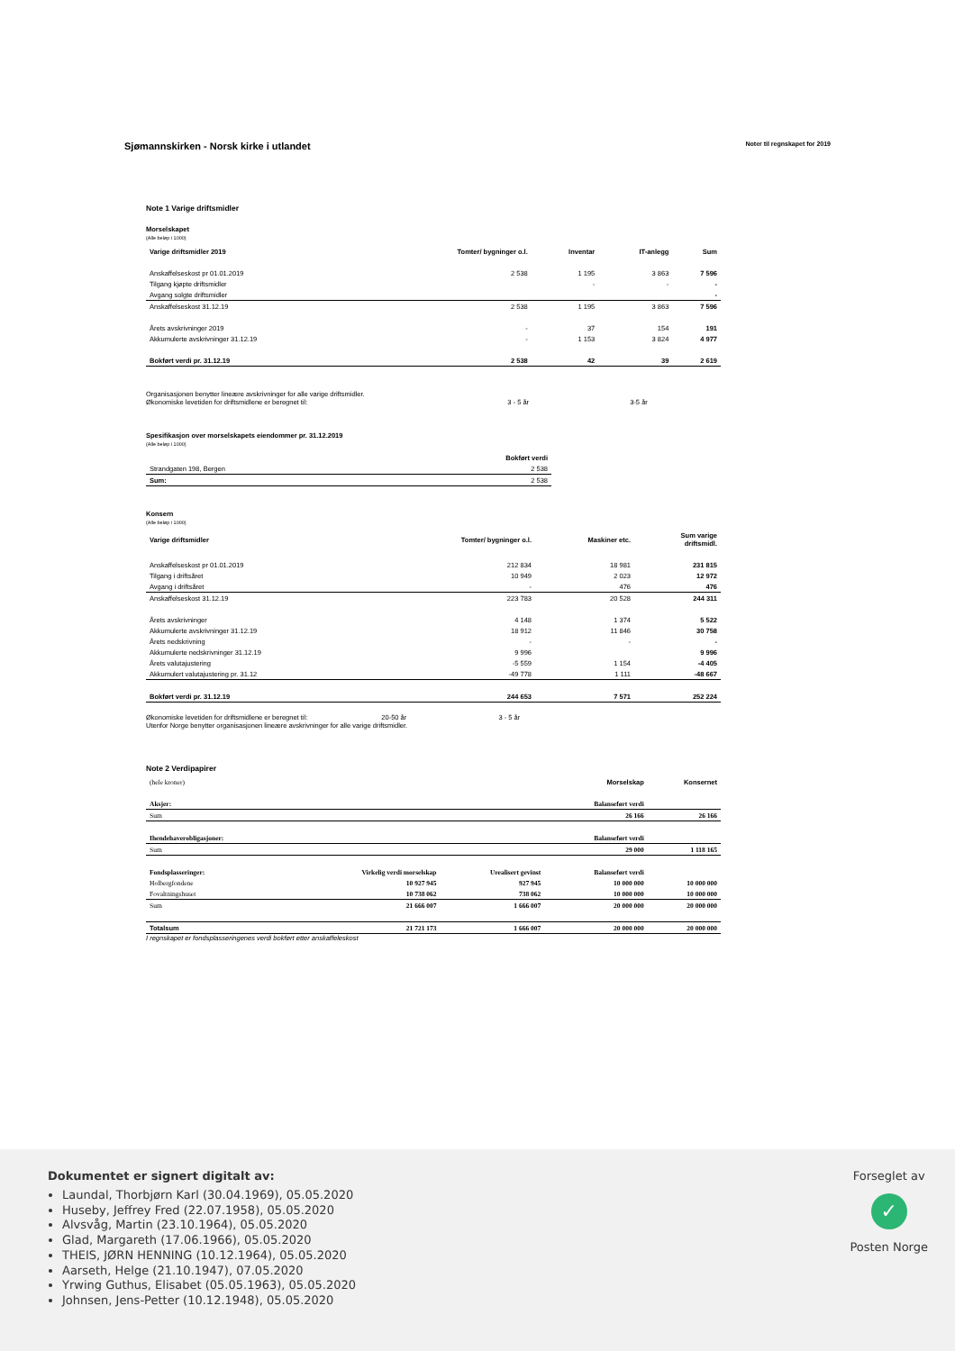Sjømannskirken - Norsk kirke i utlandet
Noter til regnskapet for 2019
Note 1 Varige driftsmidler
Morselskapet
(Alle beløp i 1000)
| Varige driftsmidler 2019 | Tomter/ bygninger o.l. | Inventar | IT-anlegg | Sum |
| --- | --- | --- | --- | --- |
| Anskaffelseskost pr 01.01.2019 | 2 538 | 1 195 | 3 863 | 7 596 |
| Tilgang kjøpte driftsmidler | | - | - | - |
| Avgang solgte driftsmidler | | | | - |
| Anskaffelseskost 31.12.19 | 2 538 | 1 195 | 3 863 | 7 596 |
| Årets avskrivninger 2019 | - | 37 | 154 | 191 |
| Akkumulerte avskrivninger 31.12.19 | - | 1 153 | 3 824 | 4 977 |
| Bokført verdi pr. 31.12.19 | 2 538 | 42 | 39 | 2 619 |
Organisasjonen benytter lineære avskrivninger for alle varige driftsmidler.
Økonomiske levetiden for driftsmidlene er beregnet til: 3 - 5 år 3-5 år
Spesifikasjon over morselskapets eiendommer pr. 31.12.2019
(Alle beløp i 1000)
| | Bokført verdi |
| --- | --- |
| Strandgaten 198, Bergen | 2 538 |
| Sum: | 2 538 |
Konsern
(Alle beløp i 1000)
| Varige driftsmidler | Tomter/ bygninger o.l. | Maskiner etc. | Sum varige driftsmidl. |
| --- | --- | --- | --- |
| Anskaffelseskost pr 01.01.2019 | 212 834 | 18 981 | 231 815 |
| Tilgang i driftsåret | 10 949 | 2 023 | 12 972 |
| Avgang i driftsåret | - | 476 | 476 |
| Anskaffelseskost 31.12.19 | 223 783 | 20 528 | 244 311 |
| Årets avskrivninger | 4 148 | 1 374 | 5 522 |
| Akkumulerte avskrivninger 31.12.19 | 18 912 | 11 846 | 30 758 |
| Årets nedskrivning | - | - | - |
| Akkumulerte nedskrivninger 31.12.19 | 9 996 | | 9 996 |
| Årets valutajustering | -5 559 | 1 154 | -4 405 |
| Akkumulert valutajustering pr. 31.12 | -49 778 | 1 111 | -48 667 |
| Bokført verdi pr. 31.12.19 | 244 653 | 7 571 | 252 224 |
Økonomiske levetiden for driftsmidlene er beregnet til: 20-50 år 3 - 5 år
Utenfor Norge benytter organisasjonen lineære avskrivninger for alle varige driftsmidler.
Note 2 Verdipapirer
| (hele kroner) | | | Morselskap | Konsernet |
| Aksjer: | | | Balanseført verdi | |
| Sum | | | 26 166 | 26 166 |
| Ihendehaverobligasjoner: | | | Balanseført verdi | |
| Sum | | | 29 000 | 1 118 165 |
| Fondsplasseringer: | Virkelig verdi morselskap | Urealisert gevinst | Balanseført verdi | |
| Holbergfondene | 10 927 945 | 927 945 | 10 000 000 | 10 000 000 |
| Fovaltningshuset | 10 738 062 | 738 062 | 10 000 000 | 10 000 000 |
| Sum | 21 666 007 | 1 666 007 | 20 000 000 | 20 000 000 |
| Totalsum | 21 721 173 | 1 666 007 | 20 000 000 | 20 000 000 |
I regnskapet er fondsplasseringenes verdi bokført etter anskaffeleskost
Dokumentet er signert digitalt av:
Laundal, Thorbjørn Karl (30.04.1969), 05.05.2020
Huseby, Jeffrey Fred (22.07.1958), 05.05.2020
Alvsvåg, Martin (23.10.1964), 05.05.2020
Glad, Margareth (17.06.1966), 05.05.2020
THEIS, JØRN HENNING (10.12.1964), 05.05.2020
Aarseth, Helge (21.10.1947), 07.05.2020
Yrwing Guthus, Elisabet (05.05.1963), 05.05.2020
Johnsen, Jens-Petter (10.12.1948), 05.05.2020
Forseglet av
✓
Posten Norge